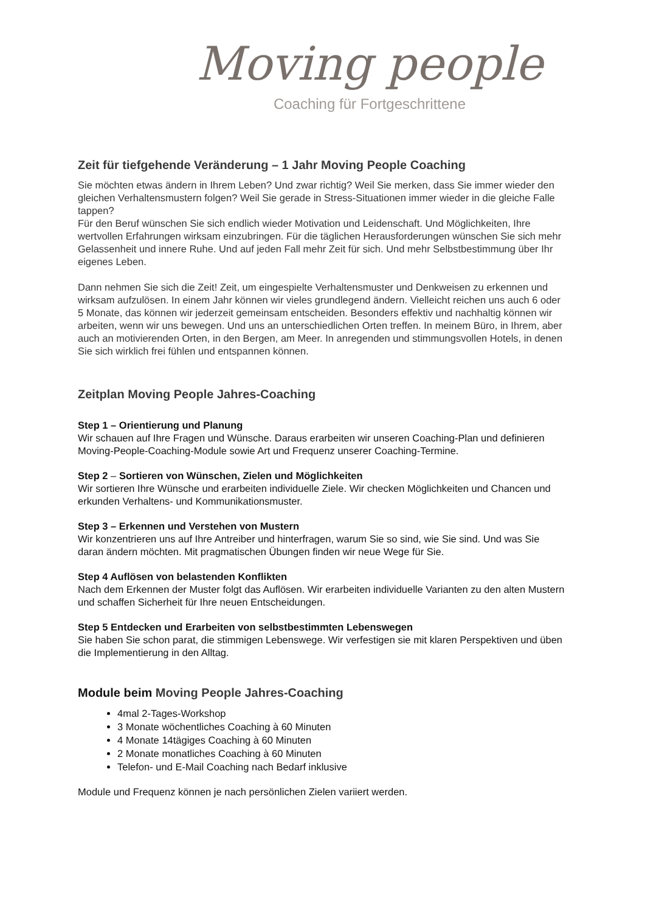Moving people
Coaching für Fortgeschrittene
Zeit für tiefgehende Veränderung – 1 Jahr Moving People Coaching
Sie möchten etwas ändern in Ihrem Leben? Und zwar richtig? Weil Sie merken, dass Sie immer wieder den gleichen Verhaltensmustern folgen? Weil Sie gerade in Stress-Situationen immer wieder in die gleiche Falle tappen?
Für den Beruf wünschen Sie sich endlich wieder Motivation und Leidenschaft. Und Möglichkeiten, Ihre wertvollen Erfahrungen wirksam einzubringen. Für die täglichen Herausforderungen wünschen Sie sich mehr Gelassenheit und innere Ruhe. Und auf jeden Fall mehr Zeit für sich. Und mehr Selbstbestimmung über Ihr eigenes Leben.
Dann nehmen Sie sich die Zeit! Zeit, um eingespielte Verhaltensmuster und Denkweisen zu erkennen und wirksam aufzulösen. In einem Jahr können wir vieles grundlegend ändern. Vielleicht reichen uns auch 6 oder 5 Monate, das können wir jederzeit gemeinsam entscheiden. Besonders effektiv und nachhaltig können wir arbeiten, wenn wir uns bewegen. Und uns an unterschiedlichen Orten treffen. In meinem Büro, in Ihrem, aber auch an motivierenden Orten, in den Bergen, am Meer. In anregenden und stimmungsvollen Hotels, in denen Sie sich wirklich frei fühlen und entspannen können.
Zeitplan Moving People Jahres-Coaching
Step 1 – Orientierung und Planung
Wir schauen auf Ihre Fragen und Wünsche. Daraus erarbeiten wir unseren Coaching-Plan und definieren Moving-People-Coaching-Module sowie Art und Frequenz unserer Coaching-Termine.
Step 2 – Sortieren von Wünschen, Zielen und Möglichkeiten
Wir sortieren Ihre Wünsche und erarbeiten individuelle Ziele. Wir checken Möglichkeiten und Chancen und erkunden Verhaltens- und Kommunikationsmuster.
Step 3 – Erkennen und Verstehen von Mustern
Wir konzentrieren uns auf Ihre Antreiber und hinterfragen, warum Sie so sind, wie Sie sind. Und was Sie daran ändern möchten. Mit pragmatischen Übungen finden wir neue Wege für Sie.
Step 4 Auflösen von belastenden Konflikten
Nach dem Erkennen der Muster folgt das Auflösen. Wir erarbeiten individuelle Varianten zu den alten Mustern und schaffen Sicherheit für Ihre neuen Entscheidungen.
Step 5 Entdecken und Erarbeiten von selbstbestimmten Lebenswegen
Sie haben Sie schon parat, die stimmigen Lebenswege. Wir verfestigen sie mit klaren Perspektiven und üben die Implementierung in den Alltag.
Module beim Moving People Jahres-Coaching
4mal 2-Tages-Workshop
3 Monate wöchentliches Coaching à 60 Minuten
4 Monate 14tägiges Coaching à 60 Minuten
2 Monate monatliches Coaching à 60 Minuten
Telefon- und E-Mail Coaching nach Bedarf inklusive
Module und Frequenz können je nach persönlichen Zielen variiert werden.